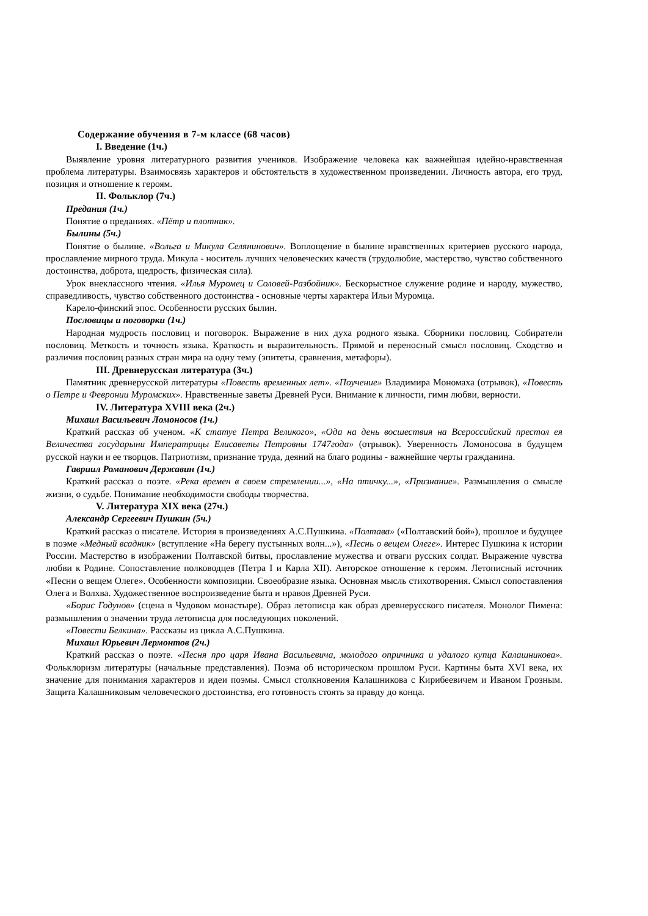Содержание обучения в 7-м классе (68 часов)
I. Введение (1ч.)
Выявление уровня литературного развития учеников. Изображение человека как важнейшая идейно-нравственная проблема литературы. Взаимосвязь характеров и обстоятельств в художественном произведении. Личность автора, его труд, позиция и отношение к героям.
II. Фольклор (7ч.)
Предания (1ч.)
Понятие о преданиях. «Пётр и плотник».
Былины (5ч.)
Понятие о былине. «Вольга и Микула Селянинович». Воплощение в былине нравственных критериев русского народа, прославление мирного труда. Микула - носитель лучших человеческих качеств (трудолюбие, мастерство, чувство собственного достоинства, доброта, щедрость, физическая сила).
Урок внеклассного чтения. «Илья Муромец и Соловей-Разбойник». Бескорыстное служение родине и народу, мужество, справедливость, чувство собственного достоинства - основные черты характера Ильи Муромца.
Карело-финский эпос. Особенности русских былин.
Пословицы и поговорки (1ч.)
Народная мудрость пословиц и поговорок. Выражение в них духа родного языка. Сборники пословиц. Собиратели пословиц. Меткость и точность языка. Краткость и выразительность. Прямой и переносный смысл пословиц. Сходство и различия пословиц разных стран мира на одну тему (эпитеты, сравнения, метафоры).
III. Древнерусская литература (3ч.)
Памятник древнерусской литературы «Повесть временных лет». «Поучение» Владимира Мономаха (отрывок), «Повесть о Петре и Февронии Муромских». Нравственные заветы Древней Руси. Внимание к личности, гимн любви, верности.
IV. Литература XVIII века (2ч.)
Михаил Васильевич Ломоносов (1ч.)
Краткий рассказ об ученом. «К статуе Петра Великого», «Ода на день восшествия на Всероссийский престол ея Величества государыни Императрицы Елисаветы Петровны 1747года» (отрывок). Уверенность Ломоносова в будущем русской науки и ее творцов. Патриотизм, признание труда, деяний на благо родины - важнейшие черты гражданина.
Гавриил Романович Державин (1ч.)
Краткий рассказ о поэте. «Река времен в своем стремлении...», «На птичку...», «Признание». Размышления о смысле жизни, о судьбе. Понимание необходимости свободы творчества.
V. Литература XIX века (27ч.)
Александр Сергеевич Пушкин (5ч.)
Краткий рассказ о писателе. История в произведениях А.С.Пушкина. «Полтава» («Полтавский бой»), прошлое и будущее в поэме «Медный всадник» (вступление «На берегу пустынных волн...»), «Песнь о вещем Олеге». Интерес Пушкина к истории России. Мастерство в изображении Полтавской битвы, прославление мужества и отваги русских солдат. Выражение чувства любви к Родине. Сопоставление полководцев (Петра I и Карла XII). Авторское отношение к героям. Летописный источник «Песни о вещем Олеге». Особенности композиции. Своеобразие языка. Основная мысль стихотворения. Смысл сопоставления Олега и Волхва. Художественное воспроизведение быта и нравов Древней Руси.
«Борис Годунов» (сцена в Чудовом монастыре). Образ летописца как образ древнерусского писателя. Монолог Пимена: размышления о значении труда летописца для последующих поколений.
«Повести Белкина». Рассказы из цикла А.С.Пушкина.
Михаил Юрьевич Лермонтов (2ч.)
Краткий рассказ о поэте. «Песня про царя Ивана Васильевича, молодого опричника и удалого купца Калашникова». Фольклоризм литературы (начальные представления). Поэма об историческом прошлом Руси. Картины быта XVI века, их значение для понимания характеров и идеи поэмы. Смысл столкновения Калашникова с Кирибеевичем и Иваном Грозным. Защита Калашниковым человеческого достоинства, его готовность стоять за правду до конца.